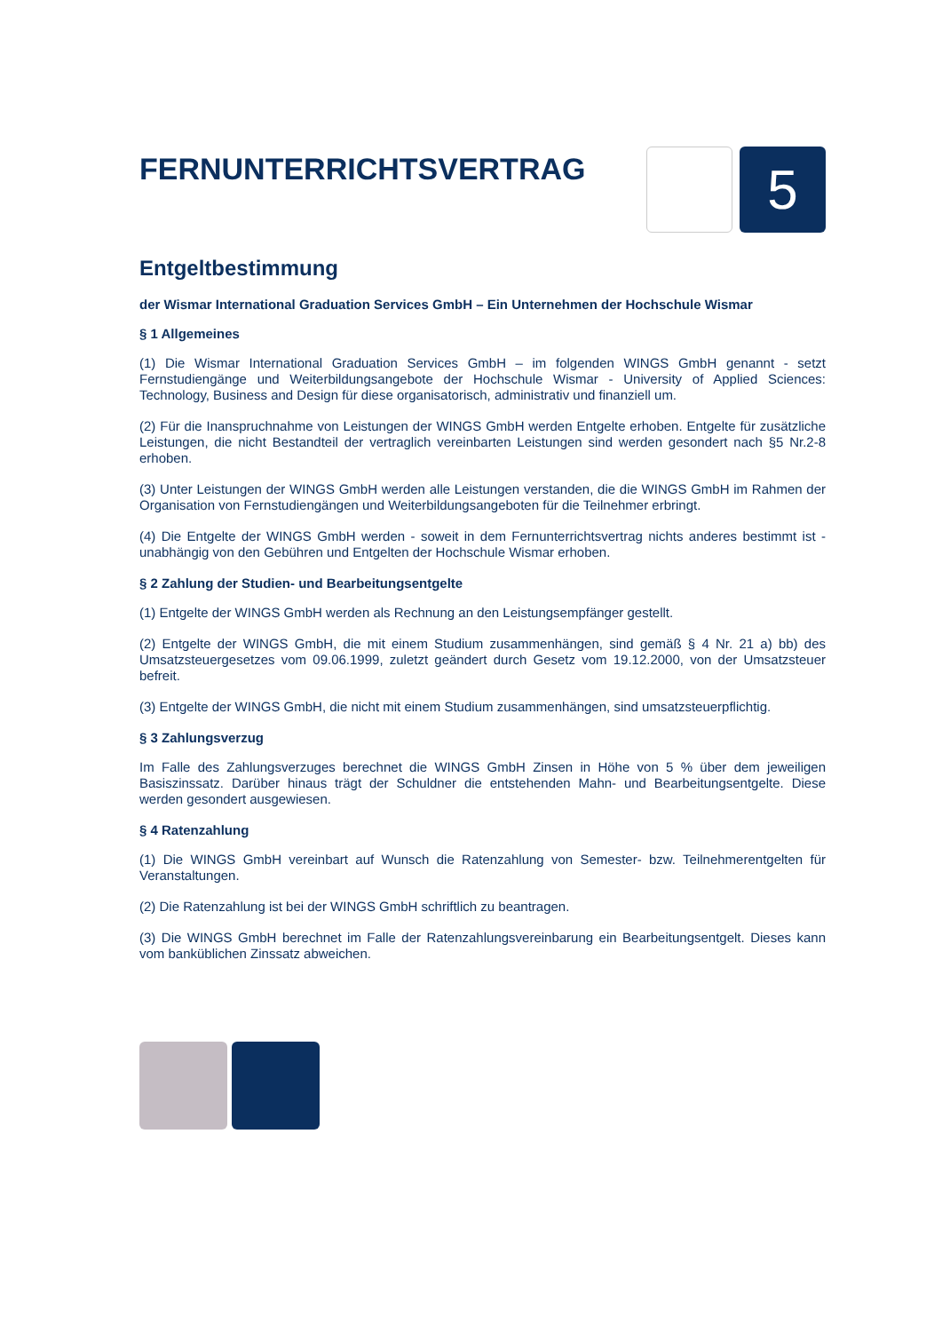FERNUNTERRICHTSVERTRAG
5
Entgeltbestimmung
der Wismar International Graduation Services GmbH – Ein Unternehmen der Hochschule Wismar
§ 1 Allgemeines
(1) Die Wismar International Graduation Services GmbH – im folgenden WINGS GmbH genannt - setzt Fernstudiengänge und Weiterbildungsangebote der Hochschule Wismar - University of Applied Sciences: Technology, Business and Design für diese organisatorisch, administrativ und finanziell um.
(2) Für die Inanspruchnahme von Leistungen der WINGS GmbH werden Entgelte erhoben. Entgelte für zusätzliche Leistungen, die nicht Bestandteil der vertraglich vereinbarten Leistungen sind werden gesondert nach §5 Nr.2-8 erhoben.
(3) Unter Leistungen der WINGS GmbH werden alle Leistungen verstanden, die die WINGS GmbH im Rahmen der Organisation von Fernstudiengängen und Weiterbildungsangeboten für die Teilnehmer erbringt.
(4) Die Entgelte der WINGS GmbH werden - soweit in dem Fernunterrichtsvertrag nichts anderes bestimmt ist - unabhängig von den Gebühren und Entgelten der Hochschule Wismar erhoben.
§ 2 Zahlung der Studien- und Bearbeitungsentgelte
(1) Entgelte der WINGS GmbH werden als Rechnung an den Leistungsempfänger gestellt.
(2) Entgelte der WINGS GmbH, die mit einem Studium zusammenhängen, sind gemäß § 4 Nr. 21 a) bb) des Umsatzsteuergesetzes vom 09.06.1999, zuletzt geändert durch Gesetz vom 19.12.2000, von der Umsatzsteuer befreit.
(3) Entgelte der WINGS GmbH, die nicht mit einem Studium zusammenhängen, sind umsatzsteuerpflichtig.
§ 3 Zahlungsverzug
Im Falle des Zahlungsverzuges berechnet die WINGS GmbH Zinsen in Höhe von 5 % über dem jeweiligen Basiszinssatz. Darüber hinaus trägt der Schuldner die entstehenden Mahn- und Bearbeitungsentgelte. Diese werden gesondert ausgewiesen.
§ 4 Ratenzahlung
(1) Die WINGS GmbH vereinbart auf Wunsch die Ratenzahlung von Semester- bzw. Teilnehmerentgelten für Veranstaltungen.
(2) Die Ratenzahlung ist bei der WINGS GmbH schriftlich zu beantragen.
(3) Die WINGS GmbH berechnet im Falle der Ratenzahlungsvereinbarung ein Bearbeitungsentgelt. Dieses kann vom banküblichen Zinssatz abweichen.